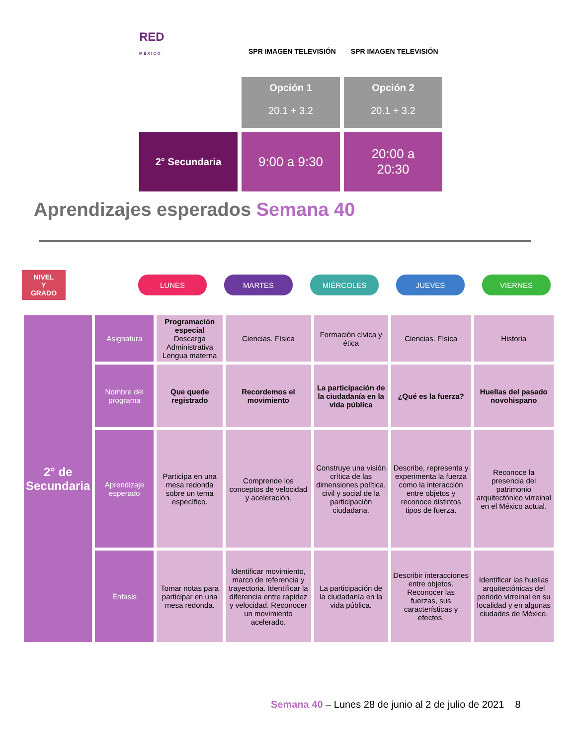RED
M É X I C O
SPR IMAGEN TELEVISIÓN SPR IMAGEN TELEVISIÓN
Opción 1
20.1 + 3.2
Opción 2
20.1 + 3.2
2° Secundaria
9:00 a 9:30
20:00 a
20:30
Aprendizajes esperados Semana 40
NIVEL
Y
GRADO
LUNES MARTES MIÉRCOLES JUEVES VIERNES
| 2° de Secundaria | Asignatura | Programación especial Descarga Administrativa Lengua materna | Ciencias. Física | Formación cívica y ética | Ciencias. Física | Historia |
| | Nombre del programa | Que quede registrado | Recordemos el movimiento | La participación de la ciudadanía en la vida pública | ¿Qué es la fuerza? | Huellas del pasado novohispano |
| | Aprendizaje esperado | Participa en una mesa redonda sobre un tema específico. | Comprende los conceptos de velocidad y aceleración. | Construye una visión crítica de las dimensiones política, civil y social de la participación ciudadana. | Describe, representa y experimenta la fuerza como la interacción entre objetos y reconoce distintos tipos de fuerza. | Reconoce la presencia del patrimonio arquitectónico virreinal en el México actual. |
| | Énfasis | Tomar notas para participar en una mesa redonda. | Identificar movimiento, marco de referencia y trayectoria. Identificar la diferencia entre rapidez y velocidad. Reconocer un movimiento acelerado. | La participación de la ciudadanía en la vida pública. | Describir interacciones entre objetos. Reconocer las fuerzas, sus características y efectos. | Identificar las huellas arquitectónicas del periodo virreinal en su localidad y en algunas ciudades de México. |
Semana 40 – Lunes 28 de junio al 2 de julio de 2021 8